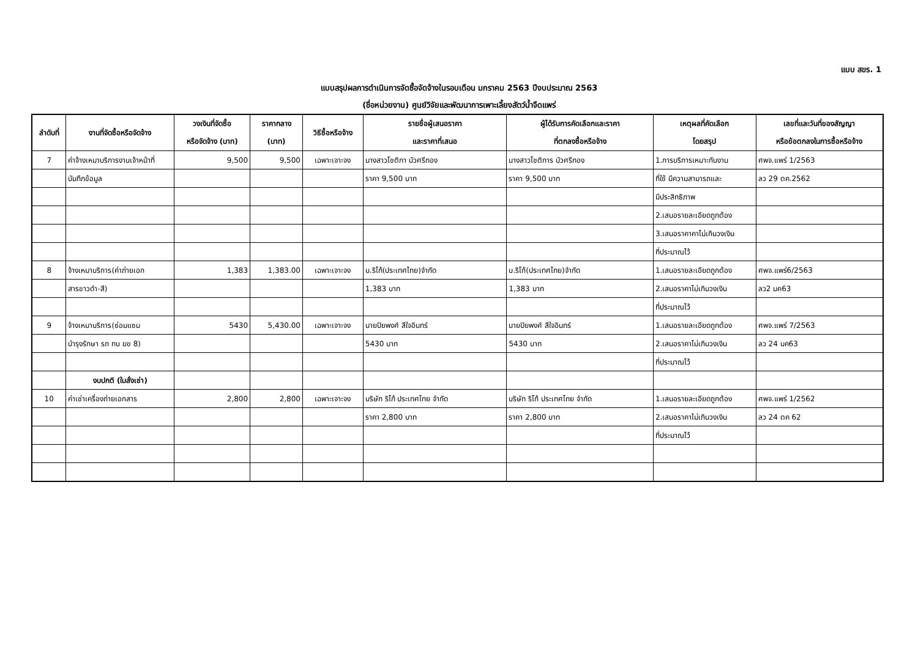แบบ สขร. 1
แบบสรุปผลการดำเนินการจัดซื้อจัดจ้างในรอบเดือน มกราคม 2563 ปีงบประมาณ 2563
(ชื่อหน่วยงาน) ศูนย์วิจัยและพัฒนาการเพาะเลี้ยงสัตว์น้ำจืดแพร่
| ลำดับที่ | งานที่จัดซื้อหรือจัดจ้าง | วงเงินที่จัดซื้อ หรือจัดจ้าง (บาท) | ราคากลาง (บาท) | วิธีซื้อหรือจ้าง | รายชื่อผู้เสนอราคา และราคาที่เสนอ | ผู้ได้รับการคัดเลือกและราคา ที่ตกลงซื้อหรือจ้าง | เหตุผลที่คัดเลือก โดยสรุป | เลขที่และวันที่ของสัญญา หรือข้อตกลงในการซื้อหรือจ้าง |
| --- | --- | --- | --- | --- | --- | --- | --- | --- |
| 7 | ค่าจ้างเหมาบริการงานเจ้าหน้าที่ | 9,500 | 9,500 | เฉพาะเจาะจง | นางสาวโชติกา บัวศรีทอง | นางสาวโชติการ บัวศรีทอง | 1.การบริการเหมาะกับงาน | ศพจ.แพร่ 1/2563 |
| | บันทึกข้อมูล | | | | ราคา 9,500 บาท | ราคา 9,500 บาท | ที่ใช้ มีความสามารถและ | ลว 29 ตค.2562 |
| | | | | | | | มีประสิทธิภาพ | |
| | | | | | | | 2.เสนอรายละเอียดถูกต้อง | |
| | | | | | | | 3.เสนอราคาคาไม่เกินวงเงิน | |
| | | | | | | | ที่ประมาณไว้ | |
| 8 | จ้างเหมาบริการ(ค่าถ่ายเอก | 1,383 | 1,383.00 | เฉพาะเจาะจง | บ.ริโก้(ประเทศไทย)จำกัด | บ.ริโก้(ประเทศไทย)จำกัด | 1.เสนอรายละเอียดถูกต้อง | ศพจ.แพร่6/2563 |
| | สารขาวดำ-สี) | | | | 1,383 บาท | 1,383 บาท | 2.เสนอราคาไม่เกินวงเงิน | ลว2 มค63 |
| | | | | | | | ที่ประมาณไว้ | |
| 9 | จ้างเหมาบริการ(ซ่อมแซม | 5430 | 5,430.00 | เฉพาะเจาะจง | นายปิยพงศ์ สีใจอินทร์ | นายปิยพงศ์ สีใจอินทร์ | 1.เสนอรายละเอียดถูกต้อง | ศพจ.แพร่ 7/2563 |
| | บำรุงรักษา รถ ทบ ฆข 8) | | | | 5430 บาท | 5430 บาท | 2.เสนอราคาไม่เกินวงเงิน | ลว 24 มค63 |
| | | | | | | | ที่ประมาณไว้ | |
| | งบปกติ (ใบสั่งเช่า) | | | | | | | |
| 10 | ค่าเช่าเครื่องถ่ายเอกสาร | 2,800 | 2,800 | เฉพาะเจาะจง | บริษัท ริโก้ ประเทศไทย จำกัด | บริษัท ริโก้ ประเทศไทย จำกัด | 1.เสนอรายละเอียดถูกต้อง | ศพจ.แพร่ 1/2562 |
| | | | | | ราคา 2,800 บาท | ราคา 2,800 บาท | 2.เสนอราคาไม่เกินวงเงิน | ลว 24 ตค 62 |
| | | | | | | | ที่ประมาณไว้ | |